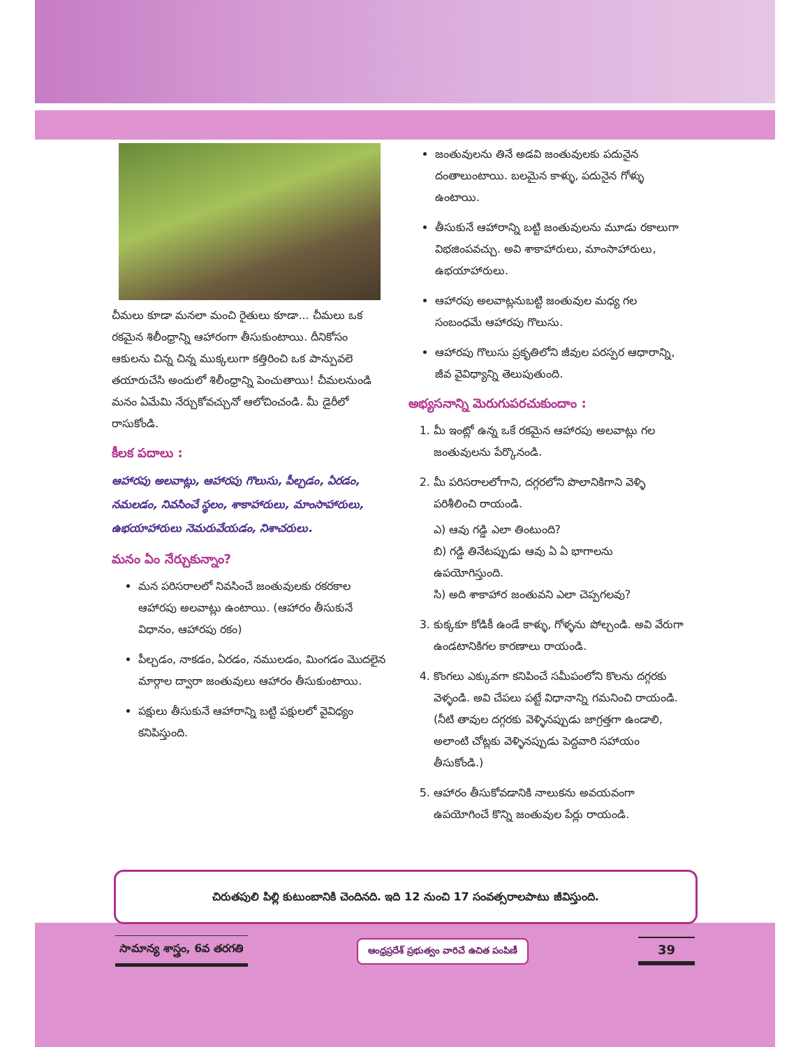చీమలు కూడా మనలా మంచి రైతులు కూడా... చీమలు ఒక రకమైన శిలీంధ్రాన్ని ఆహారంగా తీసుకుంటాయి. దీనికోసం ఆకులను చిన్న చిన్న ముక్కలుగా కత్తిరించి ఒక పాన్పువలె తయారుచేసి అందులో శిలీంధ్రాన్ని పెంచుతాయి! చీమలనుండి మనం ఏమేమి నేర్చుకోవచ్చునో ఆలోచించండి. మీ డైరీలో రాసుకోండి.
కీలక పదాలు :
ఆహారపు అలవాట్లు, ఆహారపు గొలుసు, పీల్చడం, ఏరడం, నమలడం, నివసించే స్థలం, శాకాహారులు, మాంసాహారులు, ఉభయాహారులు నెమరువేయడం, నిశాచరులు.
మనం ఏం నేర్చుకున్నాం?
మన పరిసరాలలో నివసించే జంతువులకు రకరకాల ఆహారపు అలవాట్లు ఉంటాయి. (ఆహారం తీసుకునే విధానం, ఆహారపు రకం)
పీల్చడం, నాకడం, ఏరడం, నములడం, మింగడం మొదలైన మార్గాల ద్వారా జంతువులు ఆహారం తీసుకుంటాయి.
పక్షులు తీసుకునే ఆహారాన్ని బట్టి పక్షులలో వైవిధ్యం కనిపిస్తుంది.
జంతువులను తినే అడవి జంతువులకు పదునైన దంతాలుంటాయి. బలమైన కాళ్ళు, పదునైన గోళ్ళు ఉంటాయి.
తీసుకునే ఆహారాన్ని బట్టి జంతువులను మూడు రకాలుగా విభజింపవచ్చు. అవి శాకాహారులు, మాంసాహారులు, ఉభయాహారులు.
ఆహారపు అలవాట్లనుబట్టి జంతువుల మధ్య గల సంబంధమే ఆహారపు గొలుసు.
ఆహారపు గొలుసు ప్రకృతిలోని జీవుల పరస్పర ఆధారాన్ని, జీవ వైవిధ్యాన్ని తెలుపుతుంది.
అభ్యసనాన్ని మెరుగుపరచుకుందాం :
1. మీ ఇంట్లో ఉన్న ఒకే రకమైన ఆహారపు అలవాట్లు గల జంతువులను పేర్కొనండి.
2. మీ పరిసరాలలోగాని, దగ్గరలోని పొలానికిగాని వెళ్ళి పరిశీలించి రాయండి.
ఎ) ఆవు గడ్డి ఎలా తింటుంది?
బి) గడ్డి తినేటప్పుడు ఆవు ఏ ఏ భాగాలను ఉపయోగిస్తుంది.
సి) అది శాకాహార జంతువని ఎలా చెప్పగలవు?
3. కుక్కకూ కోడికీ ఉండే కాళ్ళు, గోళ్ళను పోల్చండి. అవి వేరుగా ఉండటానికిగల కారణాలు రాయండి.
4. కొంగలు ఎక్కువగా కనిపించే సమీపంలోని కొలను దగ్గరకు వెళ్ళండి. అవి చేపలు పట్టే విధానాన్ని గమనించి రాయండి. (నీటి తావుల దగ్గరకు వెళ్ళినప్పుడు జాగ్రత్తగా ఉండాలి, అలాంటి చోట్లకు వెళ్ళినప్పుడు పెద్దవారి సహాయం తీసుకోండి.)
5. ఆహారం తీసుకోవడానికి నాలుకను అవయవంగా ఉపయోగించే కొన్ని జంతువుల పేర్లు రాయండి.
చిరుతపులి పిల్లి కుటుంబానికి చెందినది. ఇది 12 నుంచి 17 సంవత్సరాలపాటు జీవిస్తుంది.
సామాన్య శాస్త్రం, 6వ తరగతి
ఆంధ్రప్రదేశ్ ప్రభుత్వం వారిచే ఉచిత పంపిణీ
39